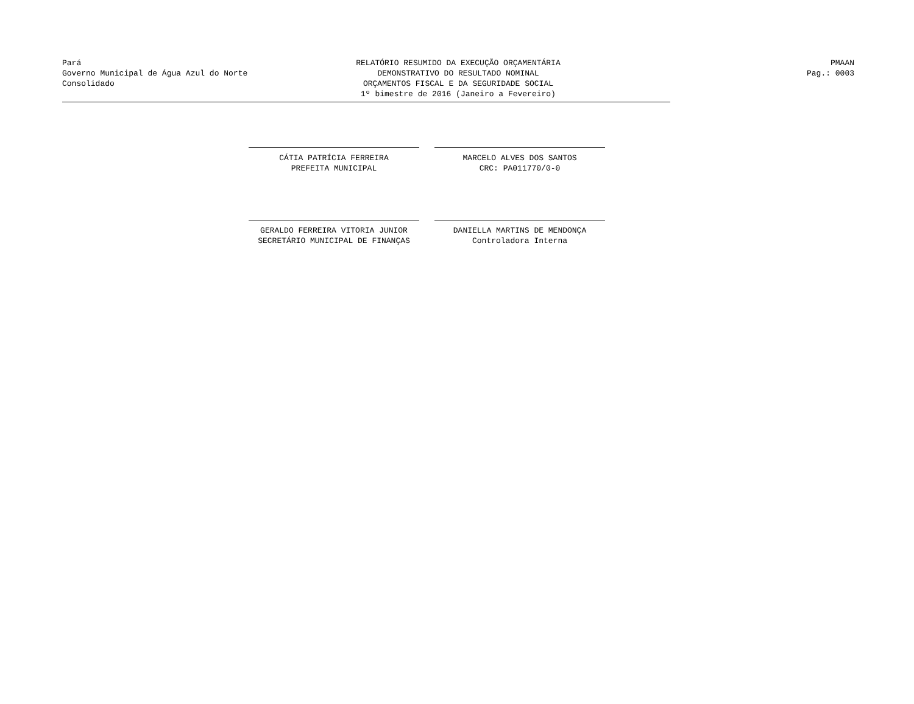Pará
Governo Municipal de Água Azul do Norte
Consolidado
RELATÓRIO RESUMIDO DA EXECUÇÃO ORÇAMENTÁRIA
DEMONSTRATIVO DO RESULTADO NOMINAL
ORÇAMENTOS FISCAL E DA SEGURIDADE SOCIAL
1º bimestre de 2016 (Janeiro a Fevereiro)
PMAAN
Pag.: 0003
CÁTIA PATRÍCIA FERREIRA
PREFEITA MUNICIPAL
MARCELO ALVES DOS SANTOS
CRC: PA011770/0-0
GERALDO FERREIRA VITORIA JUNIOR
SECRETÁRIO MUNICIPAL DE FINANÇAS
DANIELLA MARTINS DE MENDONÇA
Controladora Interna